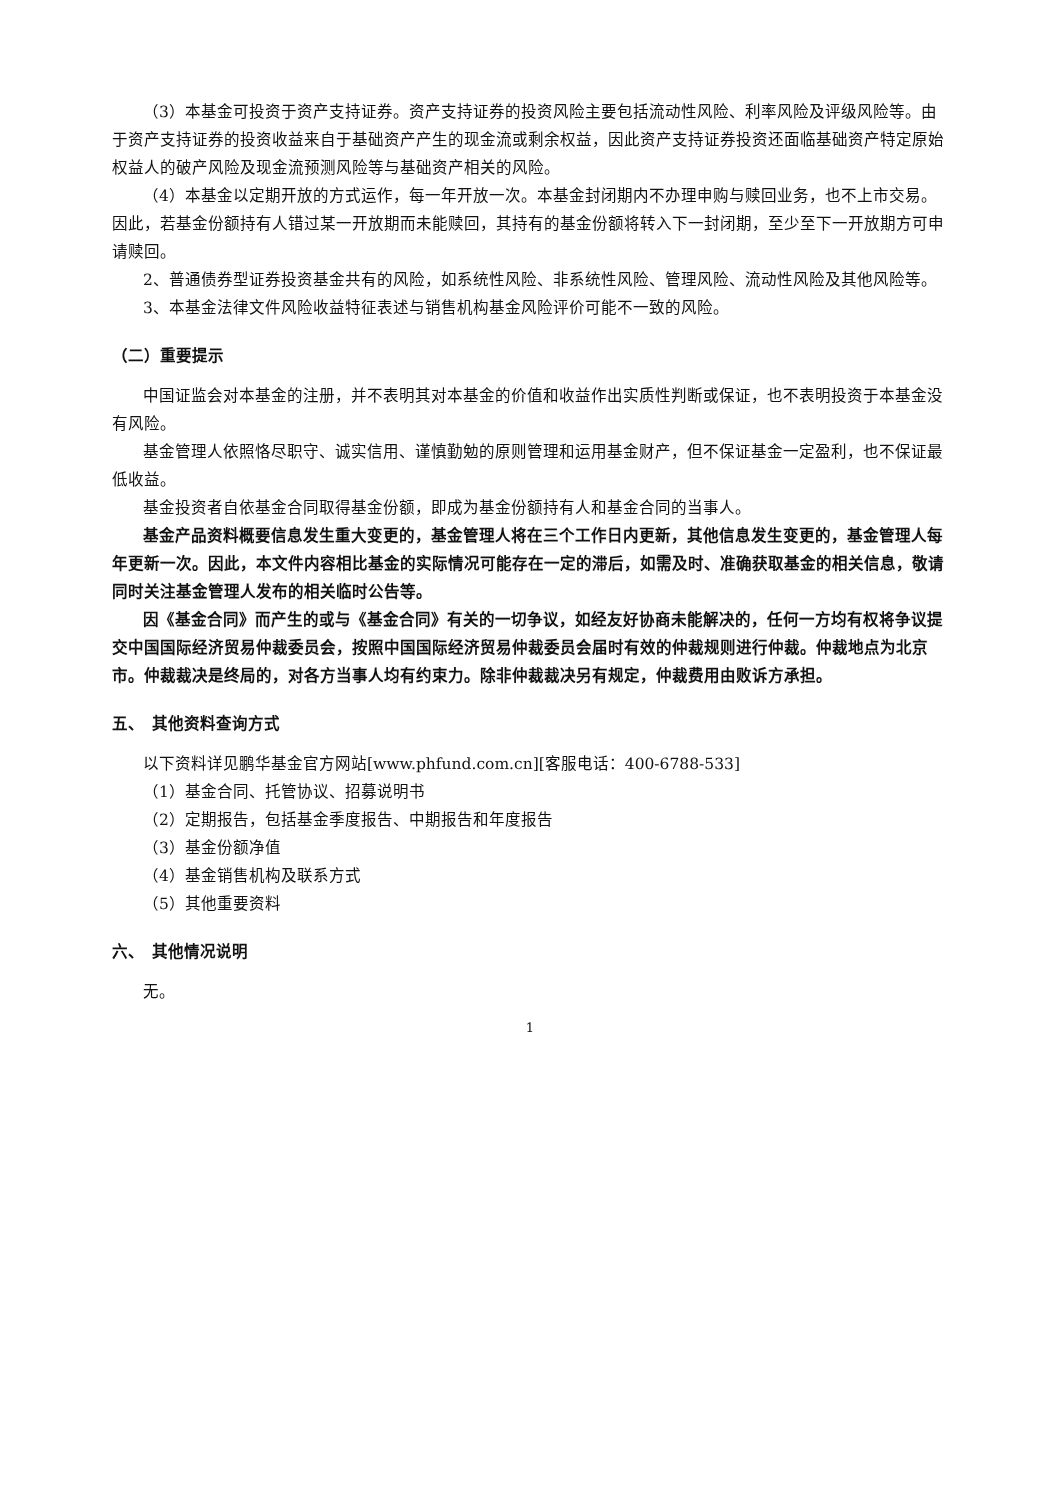（3）本基金可投资于资产支持证券。资产支持证券的投资风险主要包括流动性风险、利率风险及评级风险等。由于资产支持证券的投资收益来自于基础资产产生的现金流或剩余权益，因此资产支持证券投资还面临基础资产特定原始权益人的破产风险及现金流预测风险等与基础资产相关的风险。
（4）本基金以定期开放的方式运作，每一年开放一次。本基金封闭期内不办理申购与赎回业务，也不上市交易。因此，若基金份额持有人错过某一开放期而未能赎回，其持有的基金份额将转入下一封闭期，至少至下一开放期方可申请赎回。
2、普通债券型证券投资基金共有的风险，如系统性风险、非系统性风险、管理风险、流动性风险及其他风险等。
3、本基金法律文件风险收益特征表述与销售机构基金风险评价可能不一致的风险。
（二）重要提示
中国证监会对本基金的注册，并不表明其对本基金的价值和收益作出实质性判断或保证，也不表明投资于本基金没有风险。
基金管理人依照恪尽职守、诚实信用、谨慎勤勉的原则管理和运用基金财产，但不保证基金一定盈利，也不保证最低收益。
基金投资者自依基金合同取得基金份额，即成为基金份额持有人和基金合同的当事人。
基金产品资料概要信息发生重大变更的，基金管理人将在三个工作日内更新，其他信息发生变更的，基金管理人每年更新一次。因此，本文件内容相比基金的实际情况可能存在一定的滞后，如需及时、准确获取基金的相关信息，敬请同时关注基金管理人发布的相关临时公告等。
因《基金合同》而产生的或与《基金合同》有关的一切争议，如经友好协商未能解决的，任何一方均有权将争议提交中国国际经济贸易仲裁委员会，按照中国国际经济贸易仲裁委员会届时有效的仲裁规则进行仲裁。仲裁地点为北京市。仲裁裁决是终局的，对各方当事人均有约束力。除非仲裁裁决另有规定，仲裁费用由败诉方承担。
五、　其他资料查询方式
以下资料详见鹏华基金官方网站[www.phfund.com.cn][客服电话：400-6788-533]
（1）基金合同、托管协议、招募说明书
（2）定期报告，包括基金季度报告、中期报告和年度报告
（3）基金份额净值
（4）基金销售机构及联系方式
（5）其他重要资料
六、　其他情况说明
无。
1